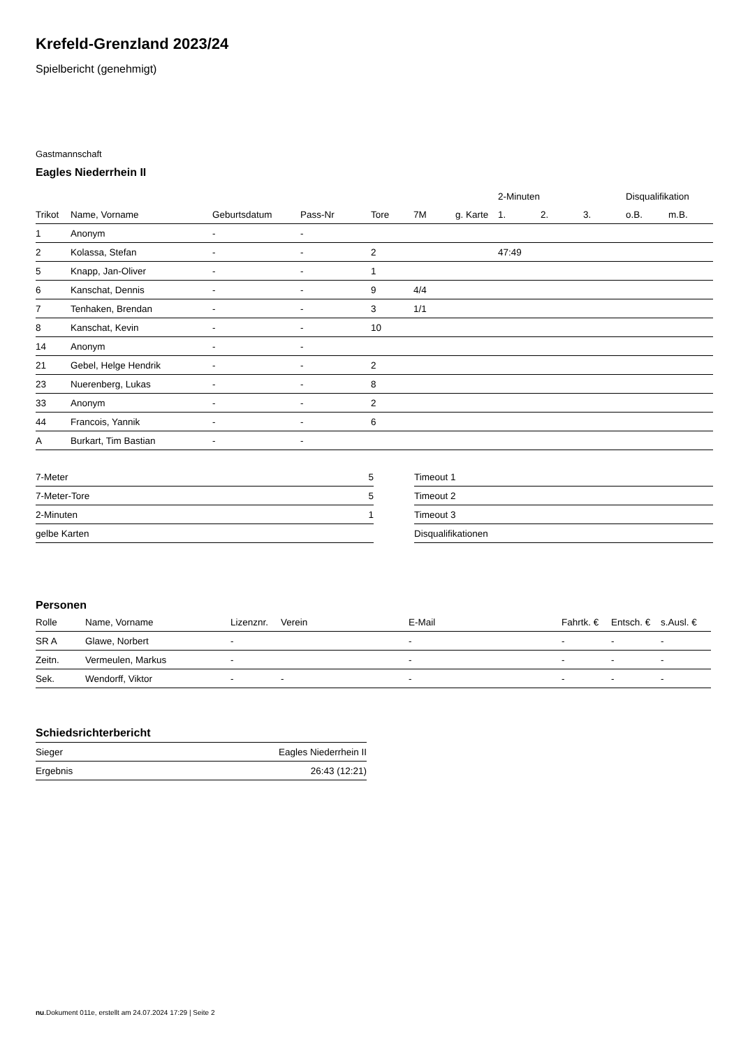Krefeld-Grenzland 2023/24
Spielbericht (genehmigt)
Gastmannschaft
Eagles Niederrhein II
| | | | | | | | 2-Minuten | | | Disqualifikation | |
| --- | --- | --- | --- | --- | --- | --- | --- | --- | --- | --- | --- |
| Trikot | Name, Vorname | Geburtsdatum | Pass-Nr | Tore | 7M | g. Karte | 1. | 2. | 3. | o.B. | m.B. |
| 1 | Anonym | - | - | | | | | | | | |
| 2 | Kolassa, Stefan | - | - | 2 | | | 47:49 | | | | |
| 5 | Knapp, Jan-Oliver | - | - | 1 | | | | | | | |
| 6 | Kanschat, Dennis | - | - | 9 | 4/4 | | | | | | |
| 7 | Tenhaken, Brendan | - | - | 3 | 1/1 | | | | | | |
| 8 | Kanschat, Kevin | - | - | 10 | | | | | | | |
| 14 | Anonym | - | - | | | | | | | | |
| 21 | Gebel, Helge Hendrik | - | - | 2 | | | | | | | |
| 23 | Nuerenberg, Lukas | - | - | 8 | | | | | | | |
| 33 | Anonym | - | - | 2 | | | | | | | |
| 44 | Francois, Yannik | - | - | 6 | | | | | | | |
| A | Burkart, Tim Bastian | - | - | | | | | | | | |
| 7-Meter | 5 |
| 7-Meter-Tore | 5 |
| 2-Minuten | 1 |
| gelbe Karten | |
| Timeout 1 |
| Timeout 2 |
| Timeout 3 |
| Disqualifikationen |
Personen
| Rolle | Name, Vorname | Lizenznr. | Verein | E-Mail | Fahrtk. € | Entsch. € | s.Ausl. € |
| --- | --- | --- | --- | --- | --- | --- | --- |
| SR A | Glawe, Norbert | - | | - | - | - | - |
| Zeitn. | Vermeulen, Markus | - | | - | - | - | - |
| Sek. | Wendorff, Viktor | - | - | - | - | - | - |
Schiedsrichterbericht
| Sieger | Eagles Niederrhein II |
| Ergebnis | 26:43 (12:21) |
nu.Dokument 011e, erstellt am 24.07.2024 17:29 | Seite 2